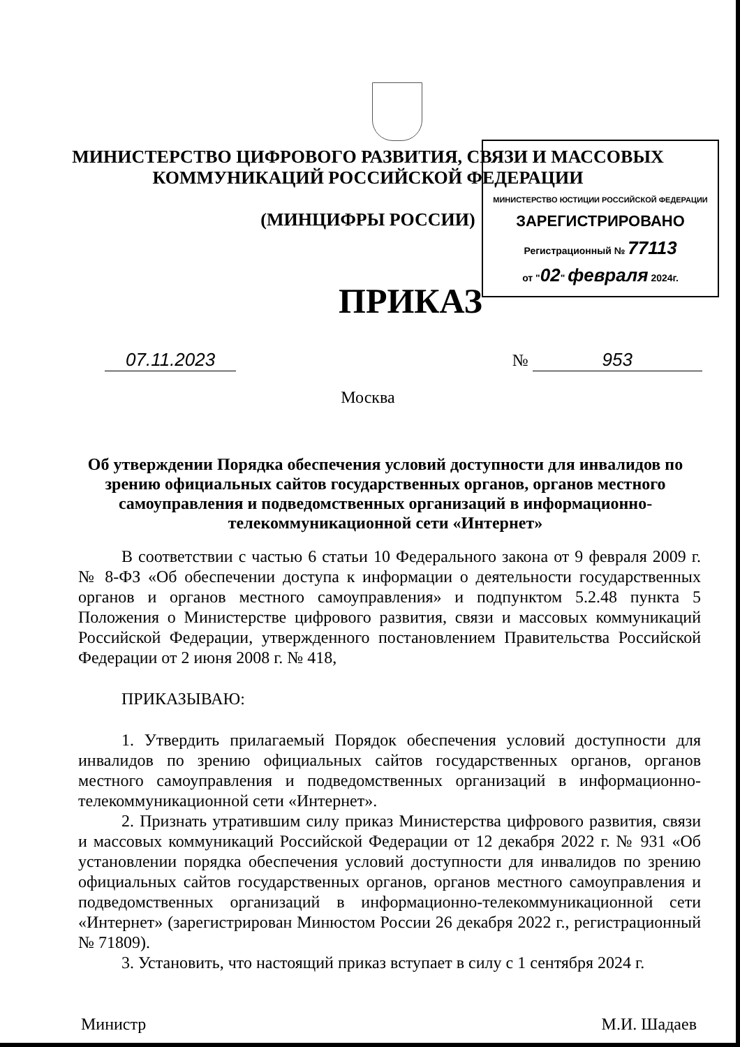МИНИСТЕРСТВО ЦИФРОВОГО РАЗВИТИЯ, СВЯЗИ И МАССОВЫХ
КОММУНИКАЦИЙ РОССИЙСКОЙ ФЕДЕРАЦИИ
(МИНЦИФРЫ РОССИИ)
МИНИСТЕРСТВО ЮСТИЦИИ РОССИЙСКОЙ ФЕДЕРАЦИИ
ЗАРЕГИСТРИРОВАНО
Регистрационный № 77113
от "02" февраля 2024г.
ПРИКАЗ
07.11.2023 № 953
Москва
Об утверждении Порядка обеспечения условий доступности для инвалидов по зрению официальных сайтов государственных органов, органов местного самоуправления и подведомственных организаций в информационно-телекоммуникационной сети «Интернет»
В соответствии с частью 6 статьи 10 Федерального закона от 9 февраля 2009 г. № 8-ФЗ «Об обеспечении доступа к информации о деятельности государственных органов и органов местного самоуправления» и подпунктом 5.2.48 пункта 5 Положения о Министерстве цифрового развития, связи и массовых коммуникаций Российской Федерации, утвержденного постановлением Правительства Российской Федерации от 2 июня 2008 г. № 418,
ПРИКАЗЫВАЮ:
1. Утвердить прилагаемый Порядок обеспечения условий доступности для инвалидов по зрению официальных сайтов государственных органов, органов местного самоуправления и подведомственных организаций в информационно-телекоммуникационной сети «Интернет».
2. Признать утратившим силу приказ Министерства цифрового развития, связи и массовых коммуникаций Российской Федерации от 12 декабря 2022 г. № 931 «Об установлении порядка обеспечения условий доступности для инвалидов по зрению официальных сайтов государственных органов, органов местного самоуправления и подведомственных организаций в информационно-телекоммуникационной сети «Интернет» (зарегистрирован Минюстом России 26 декабря 2022 г., регистрационный № 71809).
3. Установить, что настоящий приказ вступает в силу с 1 сентября 2024 г.
Министр М.И. Шадаев